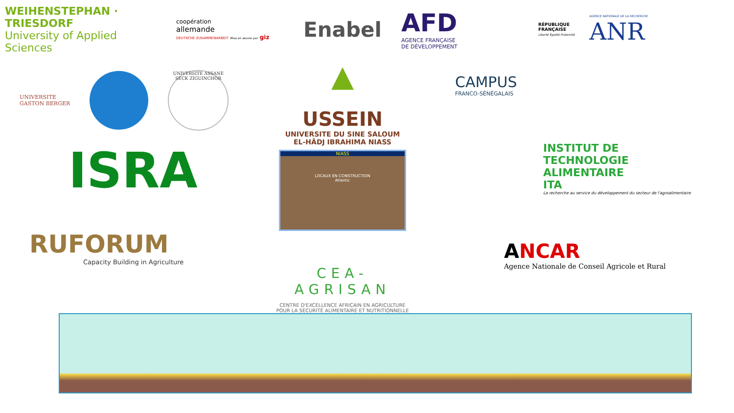WEIHENSTEPHAN · TRIESDORF
University of Applied Sciences
coopération
allemande
DEUTSCHE ZUSAMMENARBEIT Mise en œuvre par giz
Enabel
AFD
AGENCE FRANÇAISE
DE DÉVELOPPEMENT
RÉPUBLIQUE
FRANÇAISE
Liberté Égalité Fraternité
AGENCE NATIONALE DE LA RECHERCHE
ANR
UNIVERSITE
GASTON BERGER
UNIVERSITE ASSANE SECK ZIGUINCHOR
ISRA
RUFORUM
Capacity Building in Agriculture
▲
USSEIN
UNIVERSITE DU SINE SALOUM
EL-HÂDJ IBRAHIMA NIASS
NIASS
LOCAUX EN CONSTRUCTION
Atlantic
CEA-AGRISAN
CENTRE D'EXCELLENCE AFRICAIN EN AGRICULTURE
POUR LA SÉCURITÉ ALIMENTAIRE ET NUTRITIONNELLE
CAMPUS
FRANCO-SÉNÉGALAIS
INSTITUT DE
TECHNOLOGIE
ALIMENTAIRE
ITA
La recherche au service du développement du secteur de l'agroalimentaire
ANCAR
Agence Nationale de Conseil Agricole et Rural